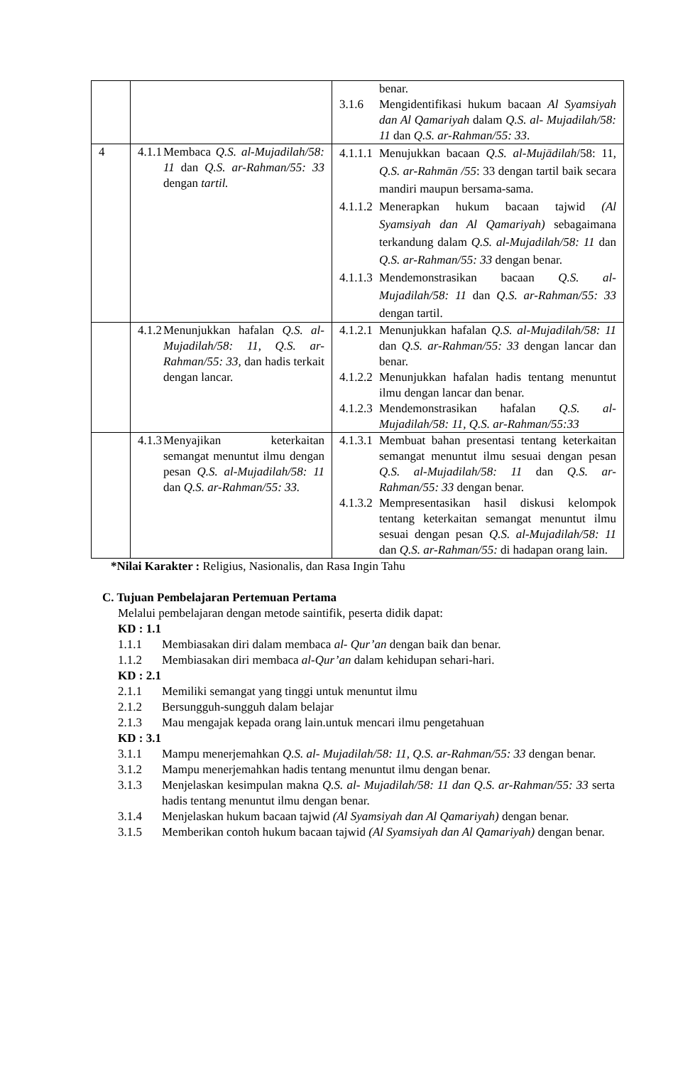| | | benar. 3.1.6 Mengidentifikasi hukum bacaan Al Syamsiyah dan Al Qamariyah dalam Q.S. al- Mujadilah/58: 11 dan Q.S. ar-Rahman/55: 33 . |
| 4 | 4.1.1 Membaca Q.S. al-Mujadilah/58: 11 dan Q.S. ar-Rahman/55: 33 dengan tartil. | 4.1.1.1 Menujukkan bacaan Q.S. al-Mujādilah /58: 11, Q.S. ar-Rahmān /55 : 33 dengan tartil baik secara mandiri maupun bersama-sama. 4.1.1.2 Menerapkan hukum bacaan tajwid (Al Syamsiyah dan Al Qamariyah) sebagaimana terkandung dalam Q.S. al-Mujadilah/58: 11 dan Q.S. ar-Rahman/55: 33 dengan benar. 4.1.1.3 Mendemonstrasikan bacaan Q.S. al-Mujadilah/58: 11 dan Q.S. ar-Rahman/55: 33 dengan tartil. |
| | 4.1.2 Menunjukkan hafalan Q.S. al-Mujadilah/58: 11, Q.S. ar-Rahman/55: 33, dan hadis terkait dengan lancar. | 4.1.2.1 Menunjukkan hafalan Q.S. al-Mujadilah/58: 11 dan Q.S. ar-Rahman/55: 33 dengan lancar dan benar. 4.1.2.2 Menunjukkan hafalan hadis tentang menuntut ilmu dengan lancar dan benar. 4.1.2.3 Mendemonstrasikan hafalan Q.S. al-Mujadilah/58: 11, Q.S. ar-Rahman/55:33 |
| | 4.1.3 Menyajikan keterkaitan semangat menuntut ilmu dengan pesan Q.S. al-Mujadilah/58: 11 dan Q.S. ar-Rahman/55: 33. | 4.1.3.1 Membuat bahan presentasi tentang keterkaitan semangat menuntut ilmu sesuai dengan pesan Q.S. al-Mujadilah/58: 11 dan Q.S. ar-Rahman/55: 33 dengan benar. 4.1.3.2 Mempresentasikan hasil diskusi kelompok tentang keterkaitan semangat menuntut ilmu sesuai dengan pesan Q.S. al-Mujadilah/58: 11 dan Q.S. ar-Rahman/55: di hadapan orang lain. |
*Nilai Karakter : Religius, Nasionalis, dan Rasa Ingin Tahu
C. Tujuan Pembelajaran Pertemuan Pertama
Melalui pembelajaran dengan metode saintifik, peserta didik dapat:
KD : 1.1
1.1.1 Membiasakan diri dalam membaca al- Qur’an dengan baik dan benar.
1.1.2 Membiasakan diri membaca al-Qur’an dalam kehidupan sehari-hari.
KD : 2.1
2.1.1 Memiliki semangat yang tinggi untuk menuntut ilmu
2.1.2 Bersungguh-sungguh dalam belajar
2.1.3 Mau mengajak kepada orang lain.untuk mencari ilmu pengetahuan
KD : 3.1
3.1.1 Mampu menerjemahkan Q.S. al- Mujadilah/58: 11, Q.S. ar-Rahman/55: 33 dengan benar.
3.1.2 Mampu menerjemahkan hadis tentang menuntut ilmu dengan benar.
3.1.3 Menjelaskan kesimpulan makna Q.S. al- Mujadilah/58: 11 dan Q.S. ar-Rahman/55: 33 serta hadis tentang menuntut ilmu dengan benar.
3.1.4 Menjelaskan hukum bacaan tajwid (Al Syamsiyah dan Al Qamariyah) dengan benar.
3.1.5 Memberikan contoh hukum bacaan tajwid (Al Syamsiyah dan Al Qamariyah) dengan benar.